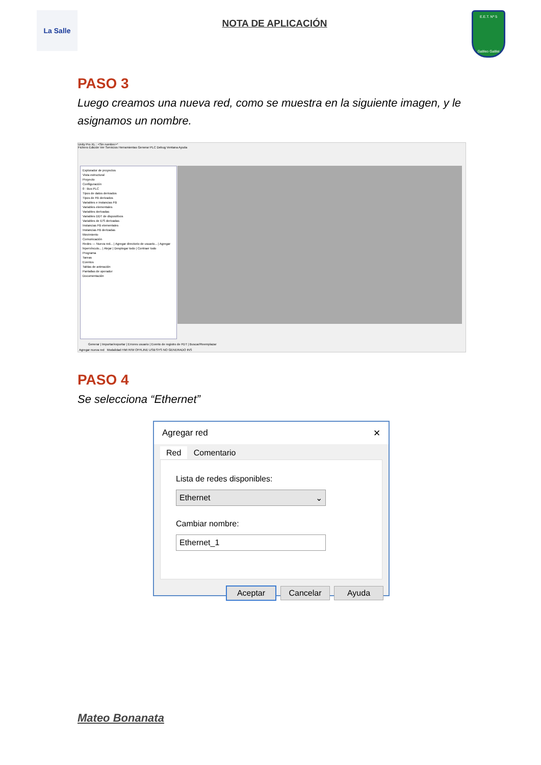La Salle
NOTA DE APLICACIÓN
E.E.T. Nº 5
Galileo Galilei
PASO 3
Luego creamos una nueva red, como se muestra en la siguiente imagen, y le asignamos un nombre.
Unity Pro XL : <Sin nombre>*
Fichero Edición Ver Servicios Herramientas Generar PLC Debug Ventana Ayuda
Explorador de proyectos
Vista estructural
Proyecto
Configuración
0 : Bus PLC
Tipos de datos derivados
Tipos de FB derivados
Variables e instancias FB
Variables elementales
Variables derivadas
Variables DDT de dispositivos
Variables de E/S derivadas
Instancias FB elementales
Instancias FB derivadas
Movimiento
Comunicación
Redes — Nueva red... | Agregar directorio de usuario... | Agregar hipervínculo... | Alejar | Desplegar todo | Contraer todo
Programa
Tareas
Eventos
Tablas de animación
Pantallas de operador
Documentación
Generar | Importar/exportar | Errores usuario | Evento de registro de FDT | Buscar/Reemplazar
Agregar nueva red Modalidad HMI R/W OFFLINE USB:SYS NO GENERADO INS
PASO 4
Se selecciona “Ethernet”
Agregar red ✕
Red Comentario
Lista de redes disponibles:
Ethernet ⌄
Cambiar nombre:
Ethernet_1
Aceptar Cancelar Ayuda
Mateo Bonanata